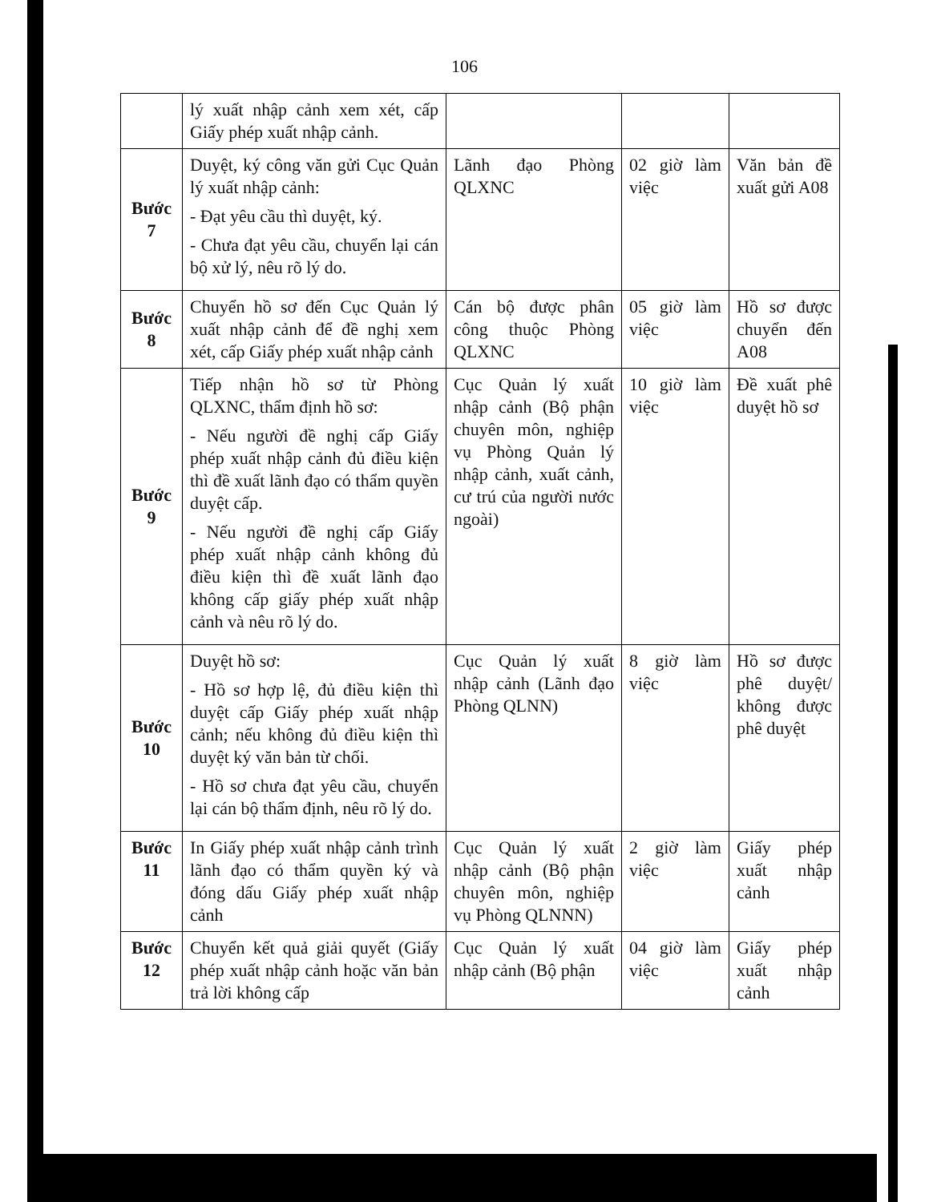106
| | lý xuất nhập cảnh xem xét, cấp Giấy phép xuất nhập cảnh. | | | |
| Bước 7 | Duyệt, ký công văn gửi Cục Quản lý xuất nhập cảnh: - Đạt yêu cầu thì duyệt, ký. - Chưa đạt yêu cầu, chuyển lại cán bộ xử lý, nêu rõ lý do. | Lãnh đạo Phòng QLXNC | 02 giờ làm việc | Văn bản đề xuất gửi A08 |
| Bước 8 | Chuyển hồ sơ đến Cục Quản lý xuất nhập cảnh để đề nghị xem xét, cấp Giấy phép xuất nhập cảnh | Cán bộ được phân công thuộc Phòng QLXNC | 05 giờ làm việc | Hồ sơ được chuyển đến A08 |
| Bước 9 | Tiếp nhận hồ sơ từ Phòng QLXNC, thẩm định hồ sơ: - Nếu người đề nghị cấp Giấy phép xuất nhập cảnh đủ điều kiện thì đề xuất lãnh đạo có thẩm quyền duyệt cấp. - Nếu người đề nghị cấp Giấy phép xuất nhập cảnh không đủ điều kiện thì đề xuất lãnh đạo không cấp giấy phép xuất nhập cảnh và nêu rõ lý do. | Cục Quản lý xuất nhập cảnh (Bộ phận chuyên môn, nghiệp vụ Phòng Quản lý nhập cảnh, xuất cảnh, cư trú của người nước ngoài) | 10 giờ làm việc | Đề xuất phê duyệt hồ sơ |
| Bước 10 | Duyệt hồ sơ: - Hồ sơ hợp lệ, đủ điều kiện thì duyệt cấp Giấy phép xuất nhập cảnh; nếu không đủ điều kiện thì duyệt ký văn bản từ chối. - Hồ sơ chưa đạt yêu cầu, chuyển lại cán bộ thẩm định, nêu rõ lý do. | Cục Quản lý xuất nhập cảnh (Lãnh đạo Phòng QLNN) | 8 giờ làm việc | Hồ sơ được phê duyệt/ không được phê duyệt |
| Bước 11 | In Giấy phép xuất nhập cảnh trình lãnh đạo có thẩm quyền ký và đóng dấu Giấy phép xuất nhập cảnh | Cục Quản lý xuất nhập cảnh (Bộ phận chuyên môn, nghiệp vụ Phòng QLNNN) | 2 giờ làm việc | Giấy phép xuất nhập cảnh |
| Bước 12 | Chuyển kết quả giải quyết (Giấy phép xuất nhập cảnh hoặc văn bản trả lời không cấp | Cục Quản lý xuất nhập cảnh (Bộ phận | 04 giờ làm việc | Giấy phép xuất nhập cảnh |